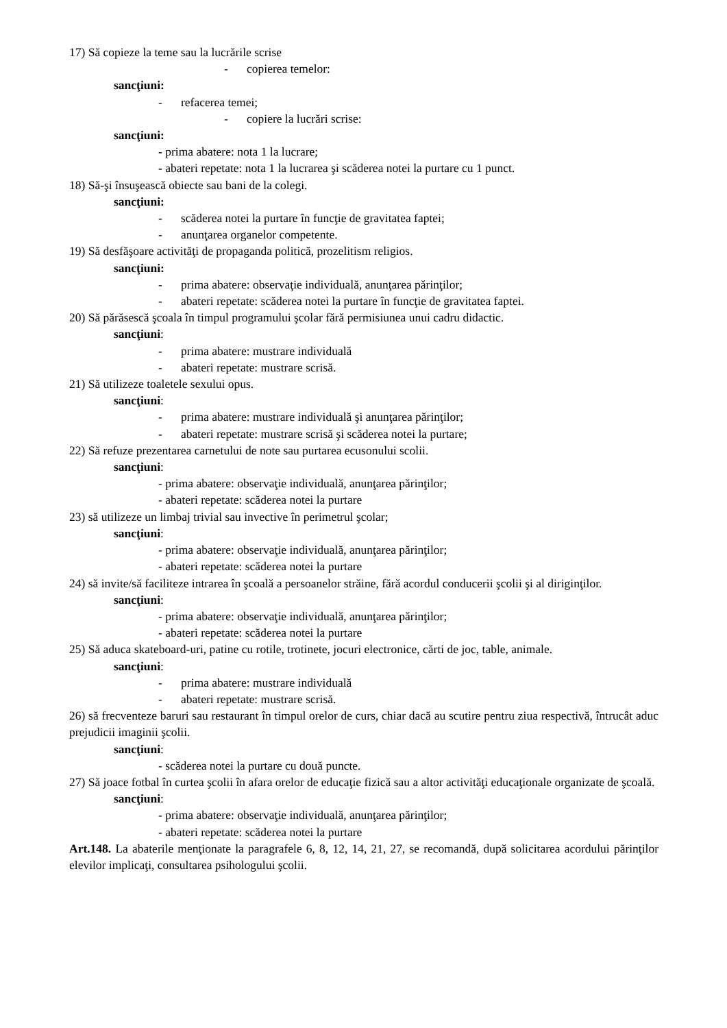17) Să copieze la teme sau la lucrările scrise
- copierea temelor:
sancţiuni:
- refacerea temei;
- copiere la lucrări scrise:
sancţiuni:
- prima abatere: nota 1 la lucrare;
- abateri repetate: nota 1 la lucrarea şi scăderea notei la purtare cu 1 punct.
18) Să-şi însuşească obiecte sau bani de la colegi.
sancţiuni:
- scăderea notei la purtare în funcţie de gravitatea faptei;
- anunţarea organelor competente.
19) Să desfăşoare activităţi de propaganda politică, prozelitism religios.
sancţiuni:
- prima abatere: observaţie individuală, anunţarea părinţilor;
- abateri repetate: scăderea notei la purtare în funcţie de gravitatea faptei.
20) Să părăsescă şcoala în timpul programului şcolar fără permisiunea unui cadru didactic.
sancţiuni:
- prima abatere: mustrare individuală
- abateri repetate: mustrare scrisă.
21) Să utilizeze toaletele sexului opus.
sancţiuni:
- prima abatere: mustrare individuală şi anunţarea părinţilor;
- abateri repetate: mustrare scrisă şi scăderea notei la purtare;
22) Să refuze prezentarea carnetului de note sau purtarea ecusonului scolii.
sancţiuni:
- prima abatere: observaţie individuală, anunţarea părinţilor;
- abateri repetate: scăderea notei la purtare
23) să utilizeze un limbaj trivial sau invective în perimetrul şcolar;
sancţiuni:
- prima abatere: observaţie individuală, anunţarea părinţilor;
- abateri repetate: scăderea notei la purtare
24) să invite/să faciliteze intrarea în şcoală a persoanelor străine, fără acordul conducerii şcolii şi al diriginţilor.
sancţiuni:
- prima abatere: observaţie individuală, anunţarea părinţilor;
- abateri repetate: scăderea notei la purtare
25) Să aduca skateboard-uri, patine cu rotile, trotinete, jocuri electronice, cărti de joc, table, animale.
sancţiuni:
- prima abatere: mustrare individuală
- abateri repetate: mustrare scrisă.
26) să frecventeze baruri sau restaurant în timpul orelor de curs, chiar dacă au scutire pentru ziua respectivă, întrucât aduc prejudicii imaginii şcolii.
sancţiuni:
- scăderea notei la purtare cu două puncte.
27) Să joace fotbal în curtea şcolii în afara orelor de educaţie fizică sau a altor activităţi educaţionale organizate de şcoală.
sancţiuni:
- prima abatere: observaţie individuală, anunţarea părinţilor;
- abateri repetate: scăderea notei la purtare
Art.148. La abaterile menţionate la paragrafele 6, 8, 12, 14, 21, 27, se recomandă, după solicitarea acordului părinţilor elevilor implicaţi, consultarea psihologului şcolii.